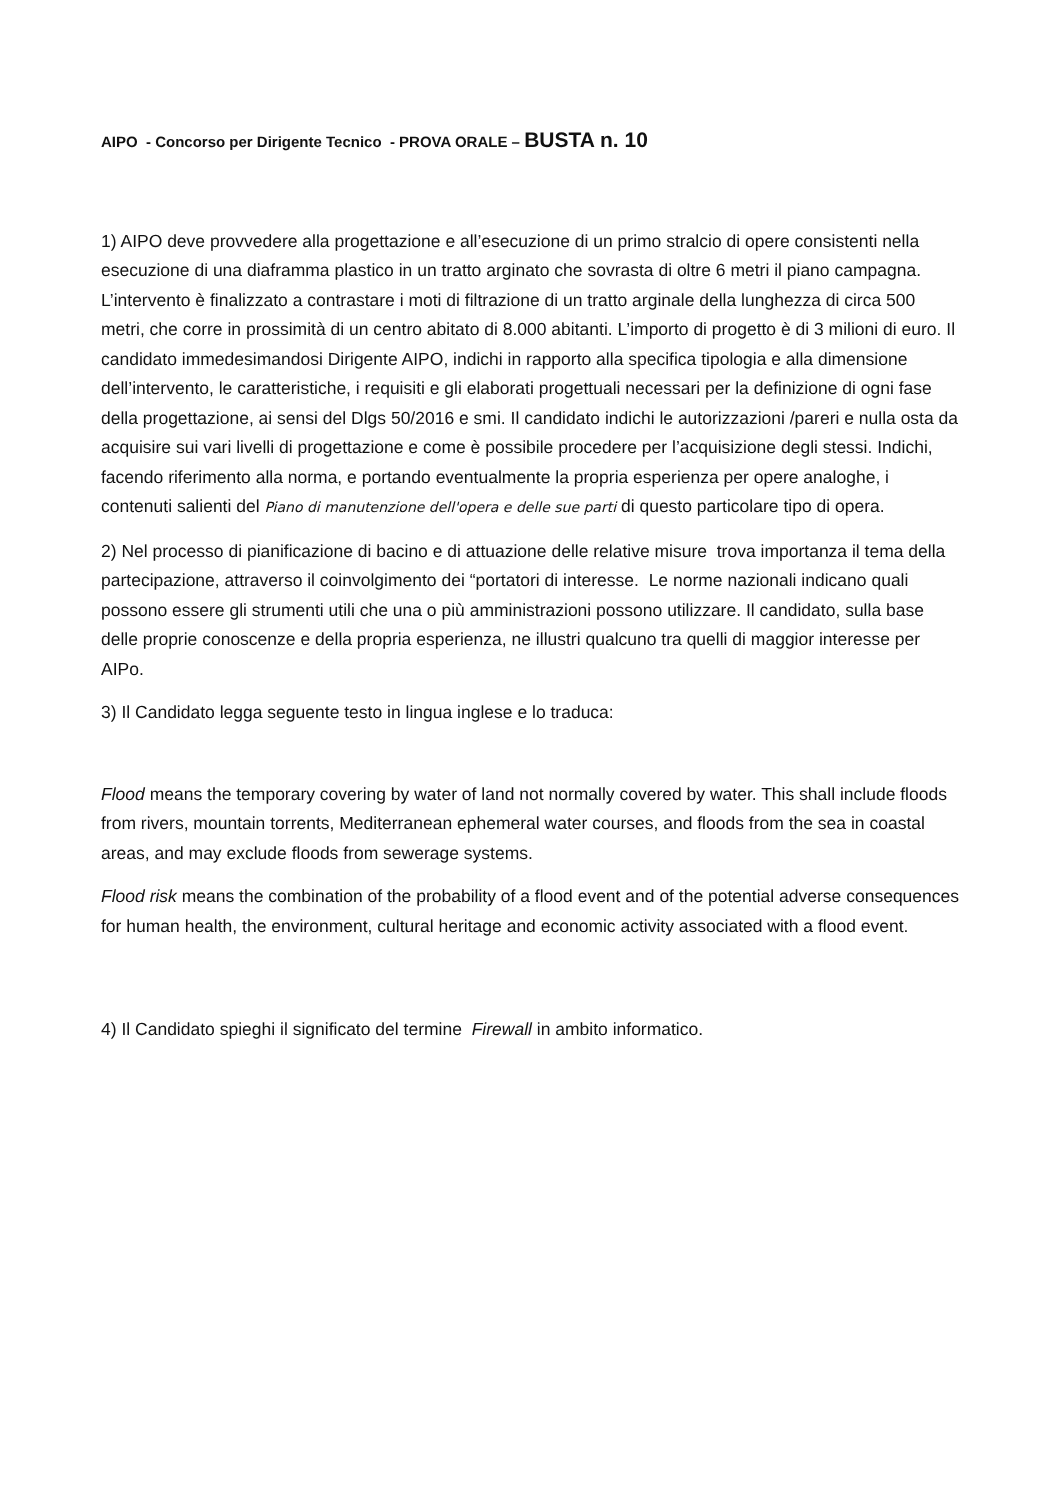AIPO - Concorso per Dirigente Tecnico - PROVA ORALE – BUSTA n. 10
1) AIPO deve provvedere alla progettazione e all’esecuzione di un primo stralcio di opere consistenti nella esecuzione di una diaframma plastico in un tratto arginato che sovrasta di oltre 6 metri il piano campagna. L’intervento è finalizzato a contrastare i moti di filtrazione di un tratto arginale della lunghezza di circa 500 metri, che corre in prossimità di un centro abitato di 8.000 abitanti. L’importo di progetto è di 3 milioni di euro. Il candidato immedesimandosi Dirigente AIPO, indichi in rapporto alla specifica tipologia e alla dimensione dell’intervento, le caratteristiche, i requisiti e gli elaborati progettuali necessari per la definizione di ogni fase della progettazione, ai sensi del Dlgs 50/2016 e smi. Il candidato indichi le autorizzazioni /pareri e nulla osta da acquisire sui vari livelli di progettazione e come è possibile procedere per l’acquisizione degli stessi. Indichi, facendo riferimento alla norma, e portando eventualmente la propria esperienza per opere analoghe, i contenuti salienti del Piano di manutenzione dell'opera e delle sue parti di questo particolare tipo di opera.
2) Nel processo di pianificazione di bacino e di attuazione delle relative misure trova importanza il tema della partecipazione, attraverso il coinvolgimento dei “portatori di interesse. Le norme nazionali indicano quali possono essere gli strumenti utili che una o più amministrazioni possono utilizzare. Il candidato, sulla base delle proprie conoscenze e della propria esperienza, ne illustri qualcuno tra quelli di maggior interesse per AIPo.
3) Il Candidato legga seguente testo in lingua inglese e lo traduca:
Flood means the temporary covering by water of land not normally covered by water. This shall include floods from rivers, mountain torrents, Mediterranean ephemeral water courses, and floods from the sea in coastal areas, and may exclude floods from sewerage systems.
Flood risk means the combination of the probability of a flood event and of the potential adverse consequences for human health, the environment, cultural heritage and economic activity associated with a flood event.
4) Il Candidato spieghi il significato del termine Firewall in ambito informatico.